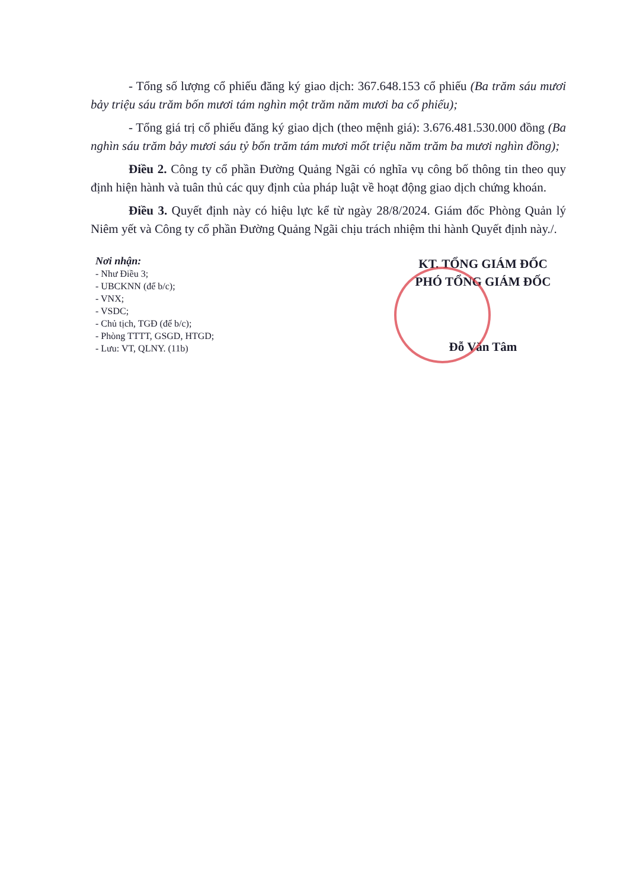- Tổng số lượng cổ phiếu đăng ký giao dịch: 367.648.153 cổ phiếu (Ba trăm sáu mươi bảy triệu sáu trăm bốn mươi tám nghìn một trăm năm mươi ba cổ phiếu);
- Tổng giá trị cổ phiếu đăng ký giao dịch (theo mệnh giá): 3.676.481.530.000 đồng (Ba nghìn sáu trăm bảy mươi sáu tỷ bốn trăm tám mươi mốt triệu năm trăm ba mươi nghìn đồng);
Điều 2. Công ty cổ phần Đường Quảng Ngãi có nghĩa vụ công bố thông tin theo quy định hiện hành và tuân thủ các quy định của pháp luật về hoạt động giao dịch chứng khoán.
Điều 3. Quyết định này có hiệu lực kể từ ngày 28/8/2024. Giám đốc Phòng Quản lý Niêm yết và Công ty cổ phần Đường Quảng Ngãi chịu trách nhiệm thi hành Quyết định này./.
Nơi nhận:
- Như Điều 3;
- UBCKNN (để b/c);
- VNX;
- VSDC;
- Chủ tịch, TGĐ (để b/c);
- Phòng TTTT, GSGD, HTGD;
- Lưu: VT, QLNY. (11b)
KT. TỔNG GIÁM ĐỐC
PHÓ TỔNG GIÁM ĐỐC
Đỗ Văn Tâm